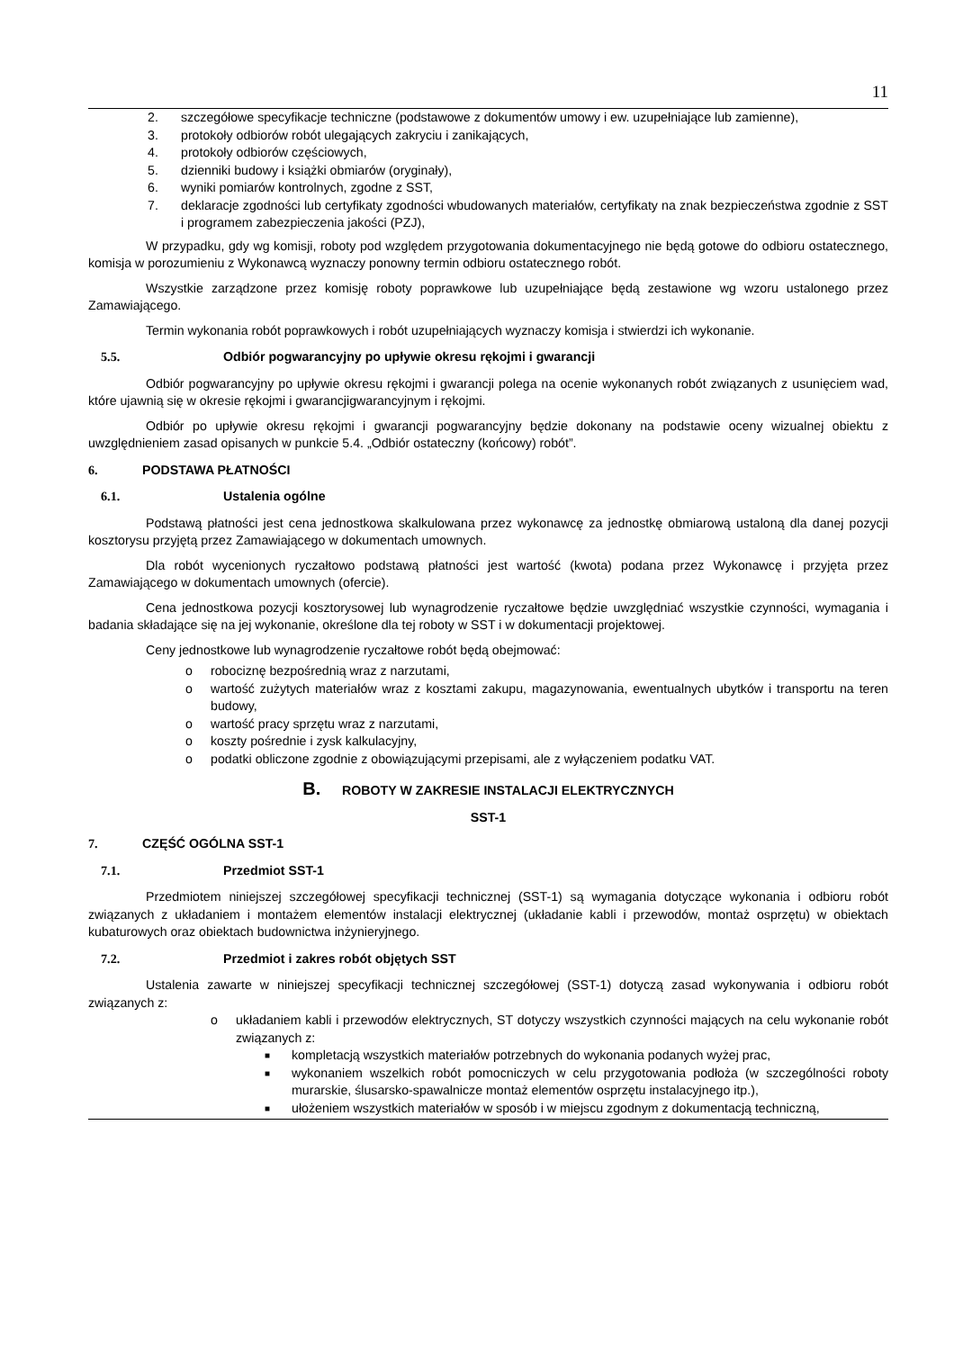11
2. szczegółowe specyfikacje techniczne (podstawowe z dokumentów umowy i ew. uzupełniające lub zamienne),
3. protokoły odbiorów robót ulegających zakryciu i zanikających,
4. protokoły odbiorów częściowych,
5. dzienniki budowy i książki obmiarów (oryginały),
6. wyniki pomiarów kontrolnych, zgodne z SST,
7. deklaracje zgodności lub certyfikaty zgodności wbudowanych materiałów, certyfikaty na znak bezpieczeństwa zgodnie z SST i programem zabezpieczenia jakości (PZJ),
W przypadku, gdy wg komisji, roboty pod względem przygotowania dokumentacyjnego nie będą gotowe do odbioru ostatecznego, komisja w porozumieniu z Wykonawcą wyznaczy ponowny termin odbioru ostatecznego robót.
Wszystkie zarządzone przez komisję roboty poprawkowe lub uzupełniające będą zestawione wg wzoru ustalonego przez Zamawiającego.
Termin wykonania robót poprawkowych i robót uzupełniających wyznaczy komisja i stwierdzi ich wykonanie.
5.5. Odbiór pogwarancyjny po upływie okresu rękojmi i gwarancji
Odbiór pogwarancyjny po upływie okresu rękojmi i gwarancji polega na ocenie wykonanych robót związanych z usunięciem wad, które ujawnią się w okresie rękojmi i gwarancjigwarancyjnym i rękojmi.
Odbiór po upływie okresu rękojmi i gwarancji pogwarancyjny będzie dokonany na podstawie oceny wizualnej obiektu z uwzględnieniem zasad opisanych w punkcie 5.4. „Odbiór ostateczny (końcowy) robót”.
6. PODSTAWA PŁATNOŚCI
6.1. Ustalenia ogólne
Podstawą płatności jest cena jednostkowa skalkulowana przez wykonawcę za jednostkę obmiarową ustaloną dla danej pozycji kosztorysu przyjętą przez Zamawiającego w dokumentach umownych.
Dla robót wycenionych ryczałtowo podstawą płatności jest wartość (kwota) podana przez Wykonawcę i przyjęta przez Zamawiającego w dokumentach umownych (ofercie).
Cena jednostkowa pozycji kosztorysowej lub wynagrodzenie ryczałtowe będzie uwzględniać wszystkie czynności, wymagania i badania składające się na jej wykonanie, określone dla tej roboty w SST i w dokumentacji projektowej.
Ceny jednostkowe lub wynagrodzenie ryczałtowe robót będą obejmować:
o robociznę bezpośrednią wraz z narzutami,
o wartość zużytych materiałów wraz z kosztami zakupu, magazynowania, ewentualnych ubytków i transportu na teren budowy,
o wartość pracy sprzętu wraz z narzutami,
o koszty pośrednie i zysk kalkulacyjny,
o podatki obliczone zgodnie z obowiązującymi przepisami, ale z wyłączeniem podatku VAT.
B. ROBOTY W ZAKRESIE INSTALACJI ELEKTRYCZNYCH
SST-1
7. CZĘŚĆ OGÓLNA SST-1
7.1. Przedmiot SST-1
Przedmiotem niniejszej szczegółowej specyfikacji technicznej (SST-1) są wymagania dotyczące wykonania i odbioru robót związanych z układaniem i montażem elementów instalacji elektrycznej (układanie kabli i przewodów, montaż osprzętu) w obiektach kubaturowych oraz obiektach budownictwa inżynieryjnego.
7.2. Przedmiot i zakres robót objętych SST
Ustalenia zawarte w niniejszej specyfikacji technicznej szczegółowej (SST-1) dotyczą zasad wykonywania i odbioru robót związanych z:
o układaniem kabli i przewodów elektrycznych, ST dotyczy wszystkich czynności mających na celu wykonanie robót związanych z:
■ kompletacją wszystkich materiałów potrzebnych do wykonania podanych wyżej prac,
■ wykonaniem wszelkich robót pomocniczych w celu przygotowania podłoża (w szczególności roboty murarskie, ślusarsko-spawalnicze montaż elementów osprzętu instalacyjnego itp.),
■ ułożeniem wszystkich materiałów w sposób i w miejscu zgodnym z dokumentacją techniczną,